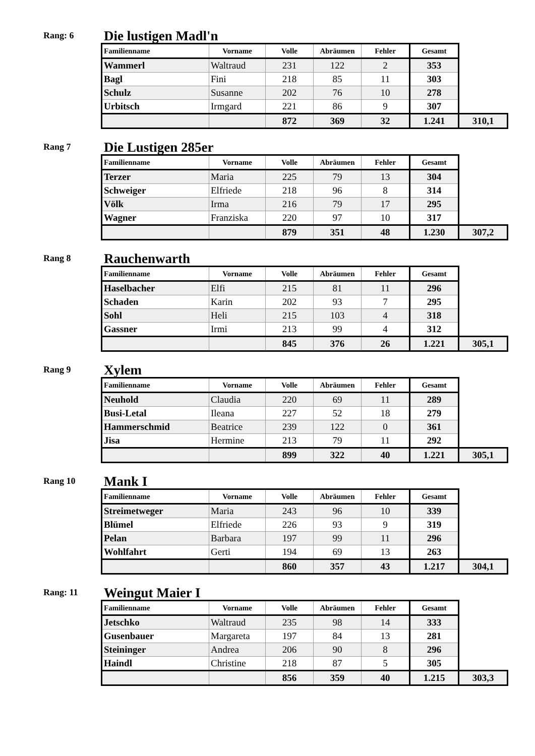Rang: 6
Die lustigen Madl'n
| Familienname | Vorname | Volle | Abräumen | Fehler | Gesamt | |
| --- | --- | --- | --- | --- | --- | --- |
| Wammerl | Waltraud | 231 | 122 | 2 | 353 | |
| Bagl | Fini | 218 | 85 | 11 | 303 | |
| Schulz | Susanne | 202 | 76 | 10 | 278 | |
| Urbitsch | Irmgard | 221 | 86 | 9 | 307 | |
| | | 872 | 369 | 32 | 1.241 | 310,1 |
Rang 7
Die Lustigen 285er
| Familienname | Vorname | Volle | Abräumen | Fehler | Gesamt | |
| --- | --- | --- | --- | --- | --- | --- |
| Terzer | Maria | 225 | 79 | 13 | 304 | |
| Schweiger | Elfriede | 218 | 96 | 8 | 314 | |
| Völk | Irma | 216 | 79 | 17 | 295 | |
| Wagner | Franziska | 220 | 97 | 10 | 317 | |
| | | 879 | 351 | 48 | 1.230 | 307,2 |
Rang 8
Rauchenwarth
| Familienname | Vorname | Volle | Abräumen | Fehler | Gesamt | |
| --- | --- | --- | --- | --- | --- | --- |
| Haselbacher | Elfi | 215 | 81 | 11 | 296 | |
| Schaden | Karin | 202 | 93 | 7 | 295 | |
| Sohl | Heli | 215 | 103 | 4 | 318 | |
| Gassner | Irmi | 213 | 99 | 4 | 312 | |
| | | 845 | 376 | 26 | 1.221 | 305,1 |
Rang 9
Xylem
| Familienname | Vorname | Volle | Abräumen | Fehler | Gesamt | |
| --- | --- | --- | --- | --- | --- | --- |
| Neuhold | Claudia | 220 | 69 | 11 | 289 | |
| Busi-Letal | Ileana | 227 | 52 | 18 | 279 | |
| Hammerschmid | Beatrice | 239 | 122 | 0 | 361 | |
| Jisa | Hermine | 213 | 79 | 11 | 292 | |
| | | 899 | 322 | 40 | 1.221 | 305,1 |
Rang 10
Mank I
| Familienname | Vorname | Volle | Abräumen | Fehler | Gesamt | |
| --- | --- | --- | --- | --- | --- | --- |
| Streimetweger | Maria | 243 | 96 | 10 | 339 | |
| Blümel | Elfriede | 226 | 93 | 9 | 319 | |
| Pelan | Barbara | 197 | 99 | 11 | 296 | |
| Wohlfahrt | Gerti | 194 | 69 | 13 | 263 | |
| | | 860 | 357 | 43 | 1.217 | 304,1 |
Rang: 11
Weingut Maier I
| Familienname | Vorname | Volle | Abräumen | Fehler | Gesamt | |
| --- | --- | --- | --- | --- | --- | --- |
| Jetschko | Waltraud | 235 | 98 | 14 | 333 | |
| Gusenbauer | Margareta | 197 | 84 | 13 | 281 | |
| Steininger | Andrea | 206 | 90 | 8 | 296 | |
| Haindl | Christine | 218 | 87 | 5 | 305 | |
| | | 856 | 359 | 40 | 1.215 | 303,3 |